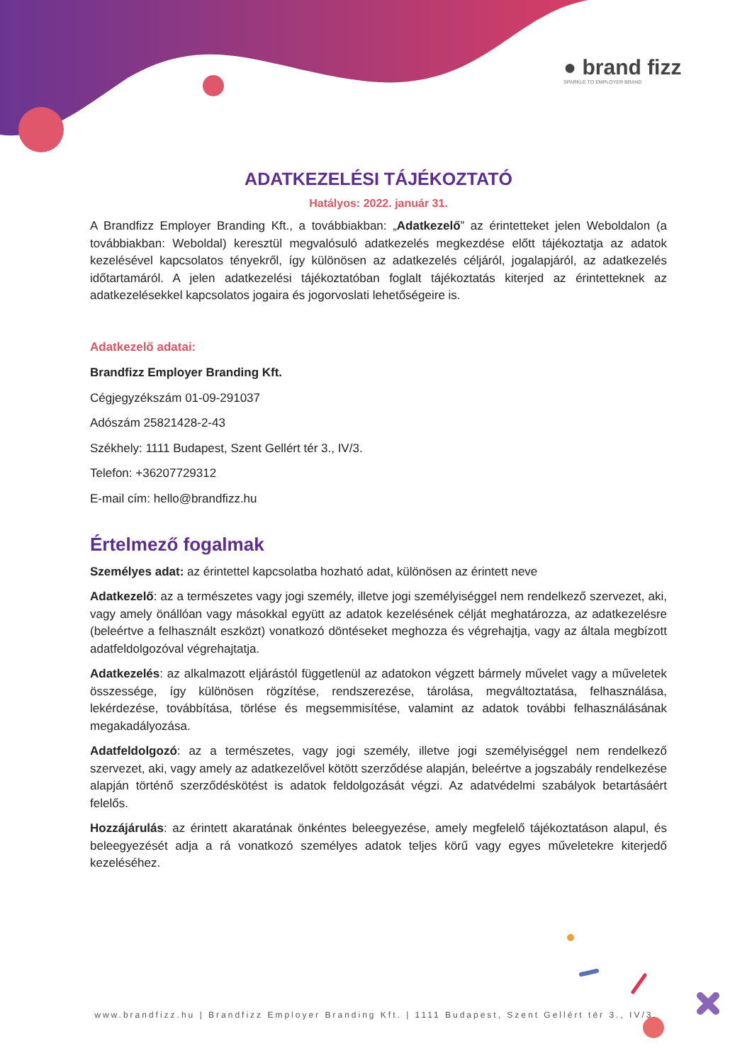● brand fizz
SPARKLE TO EMPLOYER BRAND
ADATKEZELÉSI TÁJÉKOZTATÓ
Hatályos: 2022. január 31.
A Brandfizz Employer Branding Kft., a továbbiakban: „Adatkezelő” az érintetteket jelen Weboldalon (a továbbiakban: Weboldal) keresztül megvalósuló adatkezelés megkezdése előtt tájékoztatja az adatok kezelésével kapcsolatos tényekről, így különösen az adatkezelés céljáról, jogalapjáról, az adatkezelés időtartamáról. A jelen adatkezelési tájékoztatóban foglalt tájékoztatás kiterjed az érintetteknek az adatkezelésekkel kapcsolatos jogaira és jogorvoslati lehetőségeire is.
Adatkezelő adatai:
Brandfizz Employer Branding Kft.
Cégjegyzékszám 01-09-291037
Adószám 25821428-2-43
Székhely: 1111 Budapest, Szent Gellért tér 3., IV/3.
Telefon: +36207729312
E-mail cím: hello@brandfizz.hu
Értelmező fogalmak
Személyes adat: az érintettel kapcsolatba hozható adat, különösen az érintett neve
Adatkezelő: az a természetes vagy jogi személy, illetve jogi személyiséggel nem rendelkező szervezet, aki, vagy amely önállóan vagy másokkal együtt az adatok kezelésének célját meghatározza, az adatkezelésre (beleértve a felhasznált eszközt) vonatkozó döntéseket meghozza és végrehajtja, vagy az általa megbízott adatfeldolgozóval végrehajtatja.
Adatkezelés: az alkalmazott eljárástól függetlenül az adatokon végzett bármely művelet vagy a műveletek összessége, így különösen rögzítése, rendszerezése, tárolása, megváltoztatása, felhasználása, lekérdezése, továbbítása, törlése és megsemmisítése, valamint az adatok további felhasználásának megakadályozása.
Adatfeldolgozó: az a természetes, vagy jogi személy, illetve jogi személyiséggel nem rendelkező szervezet, aki, vagy amely az adatkezelővel kötött szerződése alapján, beleértve a jogszabály rendelkezése alapján történő szerződéskötést is adatok feldolgozását végzi. Az adatvédelmi szabályok betartásáért felelős.
Hozzájárulás: az érintett akaratának önkéntes beleegyezése, amely megfelelő tájékoztatáson alapul, és beleegyezését adja a rá vonatkozó személyes adatok teljes körű vagy egyes műveletekre kiterjedő kezeléséhez.
www.brandfizz.hu | Brandfizz Employer Branding Kft. | 1111 Budapest, Szent Gellért tér 3., IV/3.